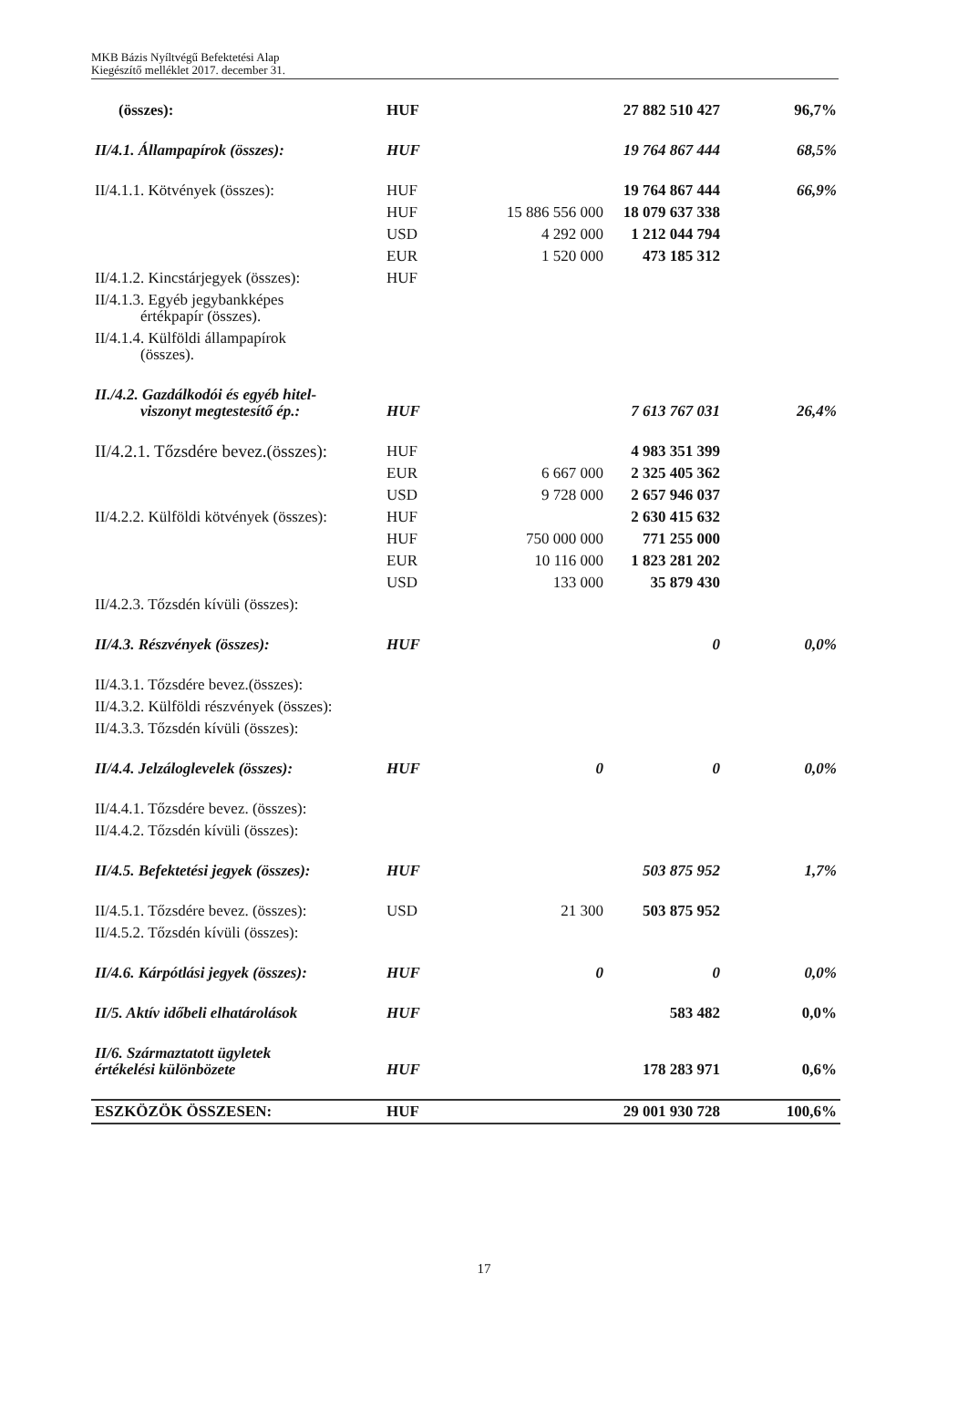MKB Bázis Nyíltvégű Befektetési Alap
Kiegészítő melléklet 2017. december 31.
| (összes): | HUF | | 27 882 510 427 | 96,7% |
| II/4.1. Állampapírok (összes): | HUF | | 19 764 867 444 | 68,5% |
| II/4.1.1. Kötvények (összes): | HUF | | 19 764 867 444 | 66,9% |
| | HUF | 15 886 556 000 | 18 079 637 338 | |
| | USD | 4 292 000 | 1 212 044 794 | |
| | EUR | 1 520 000 | 473 185 312 | |
| II/4.1.2. Kincstárjegyek (összes): | HUF | | | |
| II/4.1.3. Egyéb jegybankképes értékpapír (összes). | | | | |
| II/4.1.4. Külföldi állampapírok (összes). | | | | |
| II./4.2. Gazdálkodói és egyéb hitel- viszonyt megtestesítő ép.: | HUF | | 7 613 767 031 | 26,4% |
| II/4.2.1. Tőzsdére bevez.(összes): | HUF | | 4 983 351 399 | |
| | EUR | 6 667 000 | 2 325 405 362 | |
| | USD | 9 728 000 | 2 657 946 037 | |
| II/4.2.2. Külföldi kötvények (összes): | HUF | | 2 630 415 632 | |
| | HUF | 750 000 000 | 771 255 000 | |
| | EUR | 10 116 000 | 1 823 281 202 | |
| | USD | 133 000 | 35 879 430 | |
| II/4.2.3. Tőzsdén kívüli (összes): | | | | |
| II/4.3. Részvények (összes): | HUF | | 0 | 0,0% |
| II/4.3.1. Tőzsdére bevez.(összes): | | | | |
| II/4.3.2. Külföldi részvények (összes): | | | | |
| II/4.3.3. Tőzsdén kívüli (összes): | | | | |
| II/4.4. Jelzáloglevelek (összes): | HUF | 0 | 0 | 0,0% |
| II/4.4.1. Tőzsdére bevez. (összes): | | | | |
| II/4.4.2. Tőzsdén kívüli (összes): | | | | |
| II/4.5. Befektetési jegyek (összes): | HUF | | 503 875 952 | 1,7% |
| II/4.5.1. Tőzsdére bevez. (összes): | USD | 21 300 | 503 875 952 | |
| II/4.5.2. Tőzsdén kívüli (összes): | | | | |
| II/4.6. Kárpótlási jegyek (összes): | HUF | 0 | 0 | 0,0% |
| II/5. Aktív időbeli elhatárolások | HUF | | 583 482 | 0,0% |
| II/6. Származtatott ügyletek értékelési különbözete | HUF | | 178 283 971 | 0,6% |
| ESZKÖZÖK ÖSSZESEN: | HUF | | 29 001 930 728 | 100,6% |
17